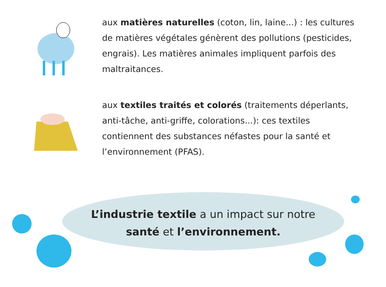aux matières naturelles (coton, lin, laine...) : les cultures de matières végétales génèrent des pollutions (pesticides, engrais). Les matières animales impliquent parfois des maltraitances.
aux textiles traités et colorés (traitements déperlants, anti-tâche, anti-griffe, colorations...): ces textiles contiennent des substances néfastes pour la santé et l’environnement (PFAS).
L’industrie textile a un impact sur notre
santé et l’environnement.